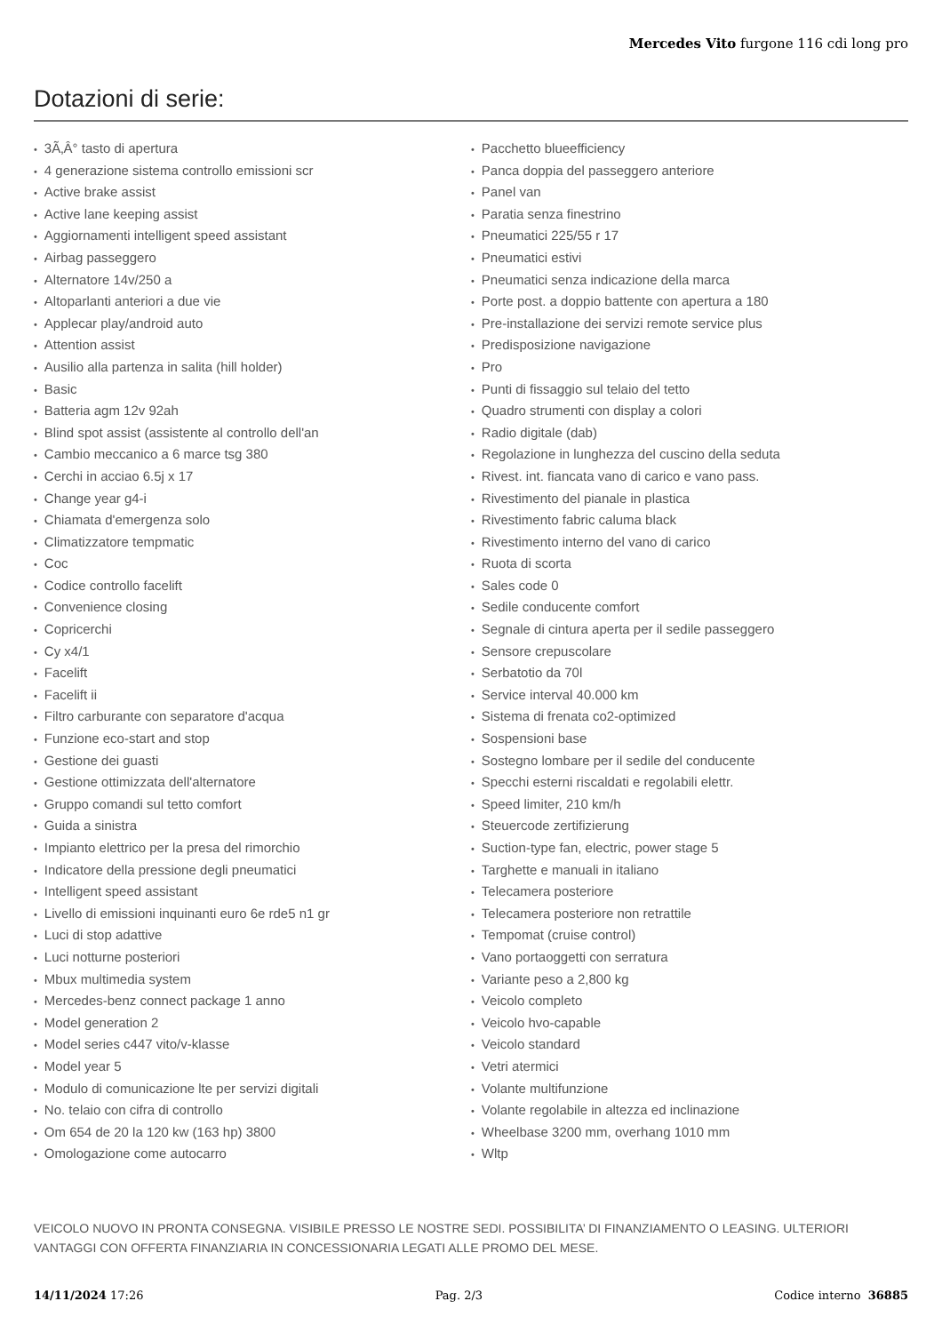Mercedes Vito furgone 116 cdi long pro
Dotazioni di serie:
3Ã‚Â° tasto di apertura
4 generazione sistema controllo emissioni scr
Active brake assist
Active lane keeping assist
Aggiornamenti intelligent speed assistant
Airbag passeggero
Alternatore 14v/250 a
Altoparlanti anteriori a due vie
Applecar play/android auto
Attention assist
Ausilio alla partenza in salita (hill holder)
Basic
Batteria agm 12v 92ah
Blind spot assist (assistente al controllo dell'an
Cambio meccanico a 6 marce tsg 380
Cerchi in acciao 6.5j x 17
Change year g4-i
Chiamata d'emergenza solo
Climatizzatore tempmatic
Coc
Codice controllo facelift
Convenience closing
Copricerchi
Cy x4/1
Facelift
Facelift ii
Filtro carburante con separatore d'acqua
Funzione eco-start and stop
Gestione dei guasti
Gestione ottimizzata dell'alternatore
Gruppo comandi sul tetto comfort
Guida a sinistra
Impianto elettrico per la presa del rimorchio
Indicatore della pressione degli pneumatici
Intelligent speed assistant
Livello di emissioni inquinanti euro 6e rde5 n1 gr
Luci di stop adattive
Luci notturne posteriori
Mbux multimedia system
Mercedes-benz connect package 1 anno
Model generation 2
Model series c447 vito/v-klasse
Model year 5
Modulo di comunicazione lte per servizi digitali
No. telaio con cifra di controllo
Om 654 de 20 la 120 kw (163 hp) 3800
Omologazione come autocarro
Pacchetto blueefficiency
Panca doppia del passeggero anteriore
Panel van
Paratia senza finestrino
Pneumatici 225/55 r 17
Pneumatici estivi
Pneumatici senza indicazione della marca
Porte post. a doppio battente con apertura a 180
Pre-installazione dei servizi remote service plus
Predisposizione navigazione
Pro
Punti di fissaggio sul telaio del tetto
Quadro strumenti con display a colori
Radio digitale (dab)
Regolazione in lunghezza del cuscino della seduta
Rivest. int. fiancata vano di carico e vano pass.
Rivestimento del pianale in plastica
Rivestimento fabric caluma black
Rivestimento interno del vano di carico
Ruota di scorta
Sales code 0
Sedile conducente comfort
Segnale di cintura aperta per il sedile passeggero
Sensore crepuscolare
Serbatotio da 70l
Service interval 40.000 km
Sistema di frenata co2-optimized
Sospensioni base
Sostegno lombare per il sedile del conducente
Specchi esterni riscaldati e regolabili elettr.
Speed limiter, 210 km/h
Steuercode zertifizierung
Suction-type fan, electric, power stage 5
Targhette e manuali in italiano
Telecamera posteriore
Telecamera posteriore non retrattile
Tempomat (cruise control)
Vano portaoggetti con serratura
Variante peso a 2,800 kg
Veicolo completo
Veicolo hvo-capable
Veicolo standard
Vetri atermici
Volante multifunzione
Volante regolabile in altezza ed inclinazione
Wheelbase 3200 mm, overhang 1010 mm
Wltp
VEICOLO NUOVO IN PRONTA CONSEGNA. VISIBILE PRESSO LE NOSTRE SEDI. POSSIBILITA’ DI FINANZIAMENTO O LEASING. ULTERIORI VANTAGGI CON OFFERTA FINANZIARIA IN CONCESSIONARIA LEGATI ALLE PROMO DEL MESE.
14/11/2024 17:26 Pag. 2/3 Codice interno 36885